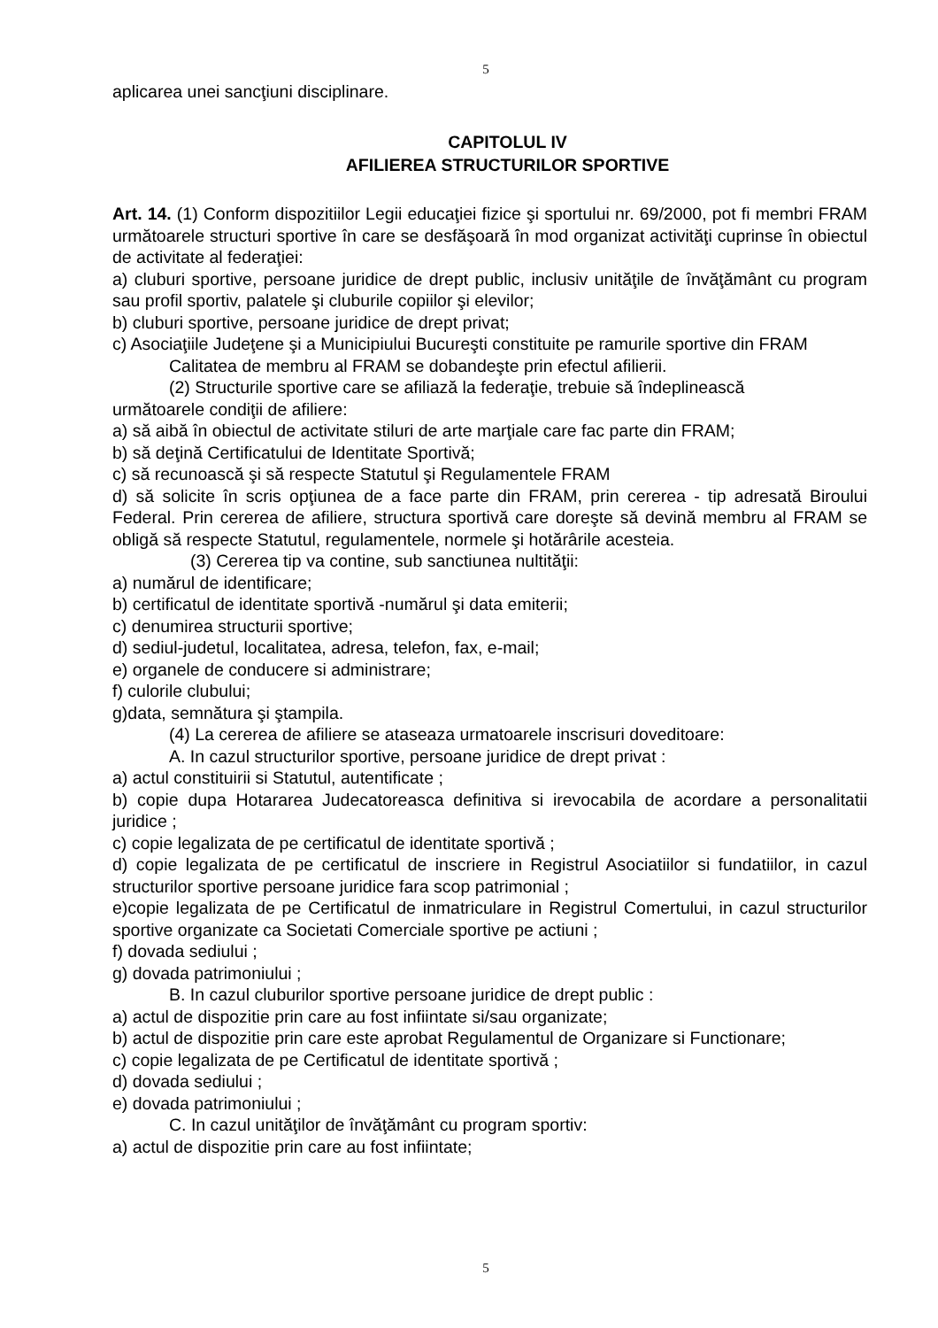5
aplicarea unei sancţiuni disciplinare.
CAPITOLUL IV
AFILIEREA STRUCTURILOR SPORTIVE
Art. 14. (1) Conform dispozitiilor Legii educaţiei fizice şi sportului nr. 69/2000, pot fi membri FRAM următoarele structuri sportive în care se desfăşoară în mod organizat activităţi cuprinse în obiectul de activitate al federaţiei:
a) cluburi sportive, persoane juridice de drept public, inclusiv unităţile de învăţământ cu program sau profil sportiv, palatele şi cluburile copiilor şi elevilor;
b) cluburi sportive, persoane juridice de drept privat;
c) Asociaţiile Judeţene şi a Municipiului Bucureşti constituite pe ramurile sportive din FRAM
Calitatea de membru al FRAM se dobandeşte prin efectul afilierii.
(2) Structurile sportive care se afiliază la federaţie, trebuie să îndeplinească
următoarele condiţii de afiliere:
a) să aibă în obiectul de activitate stiluri de arte marţiale care fac parte din FRAM;
b) să deţină Certificatului de Identitate Sportivă;
c) să recunoască şi să respecte Statutul şi Regulamentele FRAM
d) să solicite în scris opţiunea de a face parte din FRAM, prin cererea - tip adresată Biroului Federal. Prin cererea de afiliere, structura sportivă care doreşte să devină membru al FRAM se obligă să respecte Statutul, regulamentele, normele şi hotărârile acesteia.
(3) Cererea tip va contine, sub sanctiunea nultităţii:
a) numărul de identificare;
b) certificatul de identitate sportivă -numărul şi data emiterii;
c) denumirea structurii sportive;
d) sediul-judetul, localitatea, adresa, telefon, fax, e-mail;
e) organele de conducere si administrare;
f) culorile clubului;
g)data, semnătura şi ştampila.
(4) La cererea de afiliere se ataseaza urmatoarele inscrisuri doveditoare:
A. In cazul structurilor sportive, persoane juridice de drept privat :
a) actul constituirii si Statutul, autentificate ;
b) copie dupa Hotararea Judecatoreasca definitiva si irevocabila de acordare a personalitatii juridice ;
c) copie legalizata de pe certificatul de identitate sportivă ;
d) copie legalizata de pe certificatul de inscriere in Registrul Asociatiilor si fundatiilor, in cazul structurilor sportive persoane juridice fara scop patrimonial ;
e)copie legalizata de pe Certificatul de inmatriculare in Registrul Comertului, in cazul structurilor sportive organizate ca Societati Comerciale sportive pe actiuni ;
f) dovada sediului ;
g) dovada patrimoniului ;
B. In cazul cluburilor sportive persoane juridice de drept public :
a) actul de dispozitie prin care au fost infiintate si/sau organizate;
b) actul de dispozitie prin care este aprobat Regulamentul de Organizare si Functionare;
c) copie legalizata de pe Certificatul de identitate sportivă ;
d) dovada sediului ;
e) dovada patrimoniului ;
C. In cazul unităţilor de învăţământ cu program sportiv:
a) actul de dispozitie prin care au fost infiintate;
5